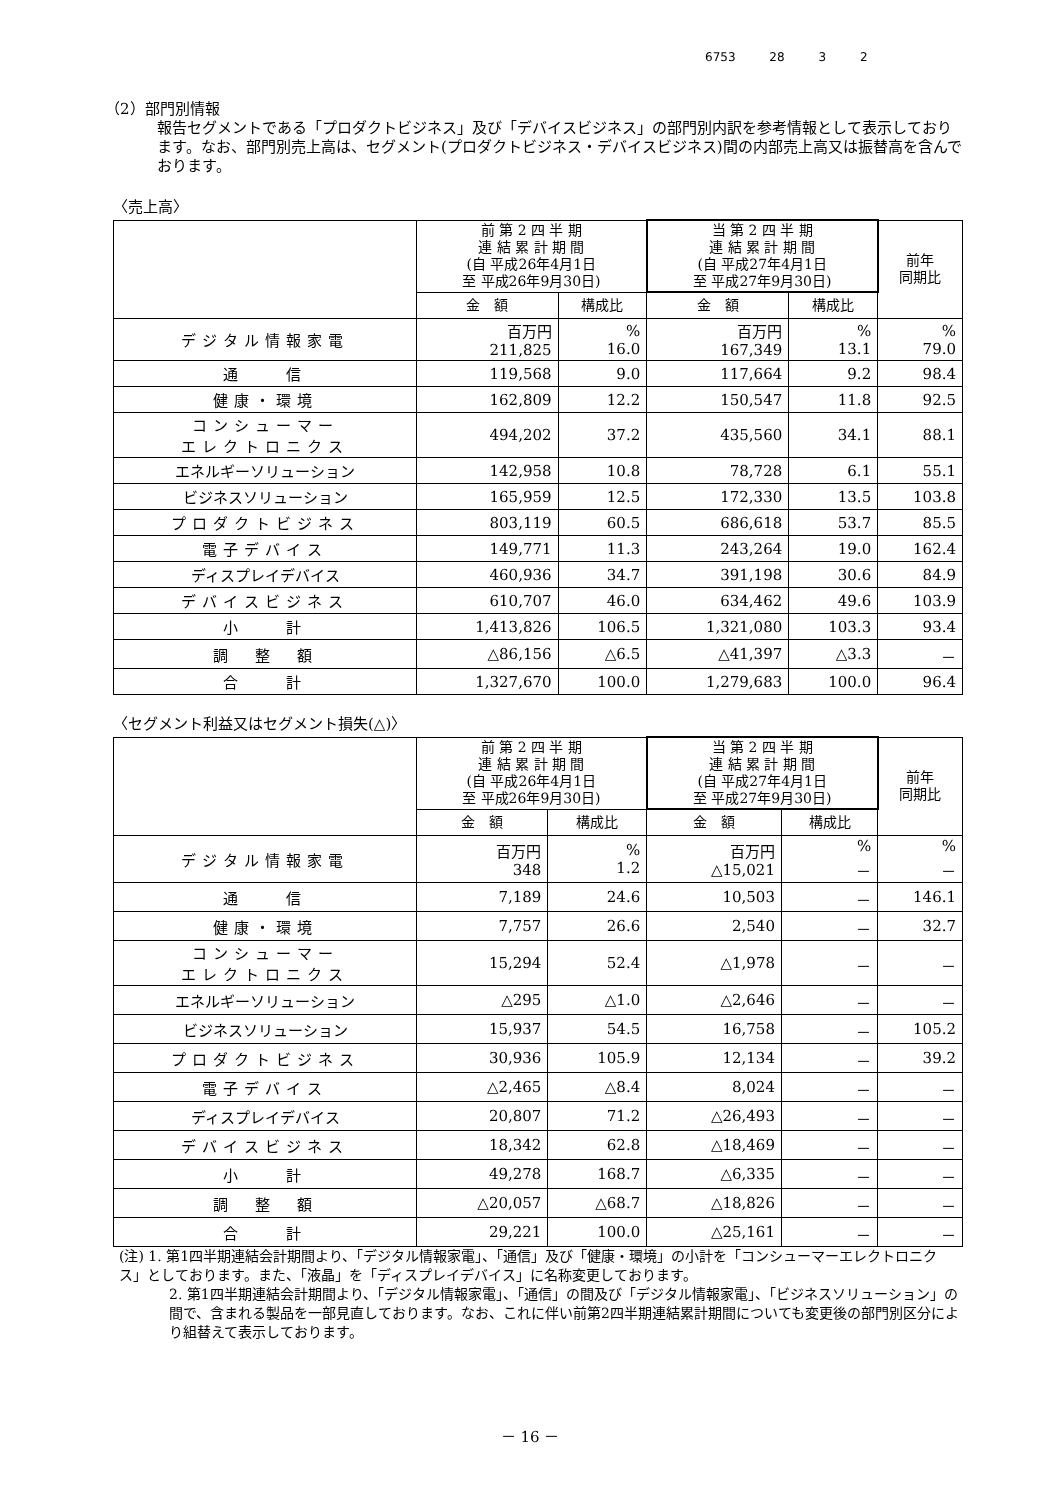6753 28 3 2
（2）部門別情報
報告セグメントである「プロダクトビジネス」及び「デバイスビジネス」の部門別内訳を参考情報として表示しております。なお、部門別売上高は、セグメント(プロダクトビジネス・デバイスビジネス)間の内部売上高又は振替高を含んでおります。
〈売上高〉
| | 前 第 2 四 半 期 連 結 累 計 期 間 (自 平成26年4月1日 至 平成26年9月30日) | | 当 第 2 四 半 期 連 結 累 計 期 間 (自 平成27年4月1日 至 平成27年9月30日) | | 前年 同期比 |
| --- | --- | --- | --- | --- | --- |
| | 金 額 | 構成比 | 金 額 | 構成比 | |
| デジタル情報家電 | 百万円 211,825 | % 16.0 | 百万円 167,349 | % 13.1 | % 79.0 |
| 通 信 | 119,568 | 9.0 | 117,664 | 9.2 | 98.4 |
| 健康・環境 | 162,809 | 12.2 | 150,547 | 11.8 | 92.5 |
| コンシューマー エレクトロニクス | 494,202 | 37.2 | 435,560 | 34.1 | 88.1 |
| エネルギーソリューション | 142,958 | 10.8 | 78,728 | 6.1 | 55.1 |
| ビジネスソリューション | 165,959 | 12.5 | 172,330 | 13.5 | 103.8 |
| プロダクトビジネス | 803,119 | 60.5 | 686,618 | 53.7 | 85.5 |
| 電子デバイス | 149,771 | 11.3 | 243,264 | 19.0 | 162.4 |
| ディスプレイデバイス | 460,936 | 34.7 | 391,198 | 30.6 | 84.9 |
| デバイスビジネス | 610,707 | 46.0 | 634,462 | 49.6 | 103.9 |
| 小 計 | 1,413,826 | 106.5 | 1,321,080 | 103.3 | 93.4 |
| 調 整 額 | △86,156 | △6.5 | △41,397 | △3.3 | － |
| 合 計 | 1,327,670 | 100.0 | 1,279,683 | 100.0 | 96.4 |
〈セグメント利益又はセグメント損失(△)〉
| | 前 第 2 四 半 期 連 結 累 計 期 間 (自 平成26年4月1日 至 平成26年9月30日) | | 当 第 2 四 半 期 連 結 累 計 期 間 (自 平成27年4月1日 至 平成27年9月30日) | | 前年 同期比 |
| --- | --- | --- | --- | --- | --- |
| | 金 額 | 構成比 | 金 額 | 構成比 | |
| デジタル情報家電 | 百万円 348 | % 1.2 | 百万円 △15,021 | % － | % － |
| 通 信 | 7,189 | 24.6 | 10,503 | － | 146.1 |
| 健康・環境 | 7,757 | 26.6 | 2,540 | － | 32.7 |
| コンシューマー エレクトロニクス | 15,294 | 52.4 | △1,978 | － | － |
| エネルギーソリューション | △295 | △1.0 | △2,646 | － | － |
| ビジネスソリューション | 15,937 | 54.5 | 16,758 | － | 105.2 |
| プロダクトビジネス | 30,936 | 105.9 | 12,134 | － | 39.2 |
| 電子デバイス | △2,465 | △8.4 | 8,024 | － | － |
| ディスプレイデバイス | 20,807 | 71.2 | △26,493 | － | － |
| デバイスビジネス | 18,342 | 62.8 | △18,469 | － | － |
| 小 計 | 49,278 | 168.7 | △6,335 | － | － |
| 調 整 額 | △20,057 | △68.7 | △18,826 | － | － |
| 合 計 | 29,221 | 100.0 | △25,161 | － | － |
(注) 1. 第1四半期連結会計期間より、「デジタル情報家電」、「通信」及び「健康・環境」の小計を「コンシューマーエレクトロニクス」としております。また、「液晶」を「ディスプレイデバイス」に名称変更しております。
2. 第1四半期連結会計期間より、「デジタル情報家電」、「通信」の間及び「デジタル情報家電」、「ビジネスソリューション」の間で、含まれる製品を一部見直しております。なお、これに伴い前第2四半期連結累計期間についても変更後の部門別区分により組替えて表示しております。
－ 16 －